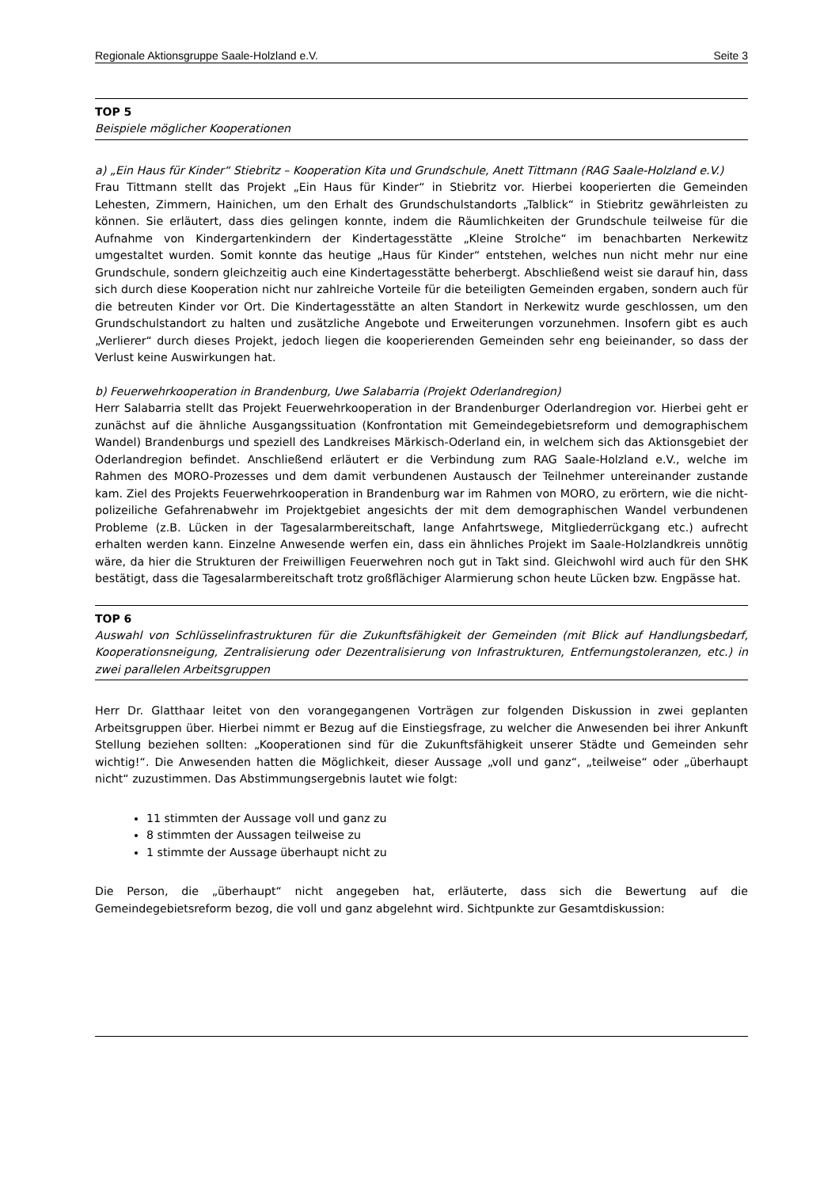Regionale Aktionsgruppe Saale-Holzland e.V. Seite 3
TOP 5
Beispiele möglicher Kooperationen
a) „Ein Haus für Kinder“ Stiebritz – Kooperation Kita und Grundschule, Anett Tittmann (RAG Saale-Holzland e.V.)
Frau Tittmann stellt das Projekt „Ein Haus für Kinder“ in Stiebritz vor. Hierbei kooperierten die Gemeinden Lehesten, Zimmern, Hainichen, um den Erhalt des Grundschulstandorts „Talblick“ in Stiebritz gewährleisten zu können. Sie erläutert, dass dies gelingen konnte, indem die Räumlichkeiten der Grundschule teilweise für die Aufnahme von Kindergartenkindern der Kindertagesstätte „Kleine Strolche“ im benachbarten Nerkewitz umgestaltet wurden. Somit konnte das heutige „Haus für Kinder“ entstehen, welches nun nicht mehr nur eine Grundschule, sondern gleichzeitig auch eine Kindertagesstätte beherbergt. Abschließend weist sie darauf hin, dass sich durch diese Kooperation nicht nur zahlreiche Vorteile für die beteiligten Gemeinden ergaben, sondern auch für die betreuten Kinder vor Ort. Die Kindertagesstätte an alten Standort in Nerkewitz wurde geschlossen, um den Grundschulstandort zu halten und zusätzliche Angebote und Erweiterungen vorzunehmen. Insofern gibt es auch „Verlierer“ durch dieses Projekt, jedoch liegen die kooperierenden Gemeinden sehr eng beieinander, so dass der Verlust keine Auswirkungen hat.
b) Feuerwehrkooperation in Brandenburg, Uwe Salabarria (Projekt Oderlandregion)
Herr Salabarria stellt das Projekt Feuerwehrkooperation in der Brandenburger Oderlandregion vor. Hierbei geht er zunächst auf die ähnliche Ausgangssituation (Konfrontation mit Gemeindegebietsreform und demographischem Wandel) Brandenburgs und speziell des Landkreises Märkisch-Oderland ein, in welchem sich das Aktionsgebiet der Oderlandregion befindet. Anschließend erläutert er die Verbindung zum RAG Saale-Holzland e.V., welche im Rahmen des MORO-Prozesses und dem damit verbundenen Austausch der Teilnehmer untereinander zustande kam. Ziel des Projekts Feuerwehrkooperation in Brandenburg war im Rahmen von MORO, zu erörtern, wie die nicht-polizeiliche Gefahrenabwehr im Projektgebiet angesichts der mit dem demographischen Wandel verbundenen Probleme (z.B. Lücken in der Tagesalarmbereitschaft, lange Anfahrtswege, Mitgliederrückgang etc.) aufrecht erhalten werden kann. Einzelne Anwesende werfen ein, dass ein ähnliches Projekt im Saale-Holzlandkreis unnötig wäre, da hier die Strukturen der Freiwilligen Feuerwehren noch gut in Takt sind. Gleichwohl wird auch für den SHK bestätigt, dass die Tagesalarmbereitschaft trotz großflächiger Alarmierung schon heute Lücken bzw. Engpässe hat.
TOP 6
Auswahl von Schlüsselinfrastrukturen für die Zukunftsfähigkeit der Gemeinden (mit Blick auf Handlungsbedarf, Kooperationsneigung, Zentralisierung oder Dezentralisierung von Infrastrukturen, Entfernungstoleranzen, etc.) in zwei parallelen Arbeitsgruppen
Herr Dr. Glatthaar leitet von den vorangegangenen Vorträgen zur folgenden Diskussion in zwei geplanten Arbeitsgruppen über. Hierbei nimmt er Bezug auf die Einstiegsfrage, zu welcher die Anwesenden bei ihrer Ankunft Stellung beziehen sollten: „Kooperationen sind für die Zukunftsfähigkeit unserer Städte und Gemeinden sehr wichtig!“. Die Anwesenden hatten die Möglichkeit, dieser Aussage „voll und ganz“, „teilweise“ oder „überhaupt nicht“ zuzustimmen. Das Abstimmungsergebnis lautet wie folgt:
11 stimmten der Aussage voll und ganz zu
8 stimmten der Aussagen teilweise zu
1 stimmte der Aussage überhaupt nicht zu
Die Person, die „überhaupt“ nicht angegeben hat, erläuterte, dass sich die Bewertung auf die Gemeindegebietsreform bezog, die voll und ganz abgelehnt wird. Sichtpunkte zur Gesamtdiskussion: